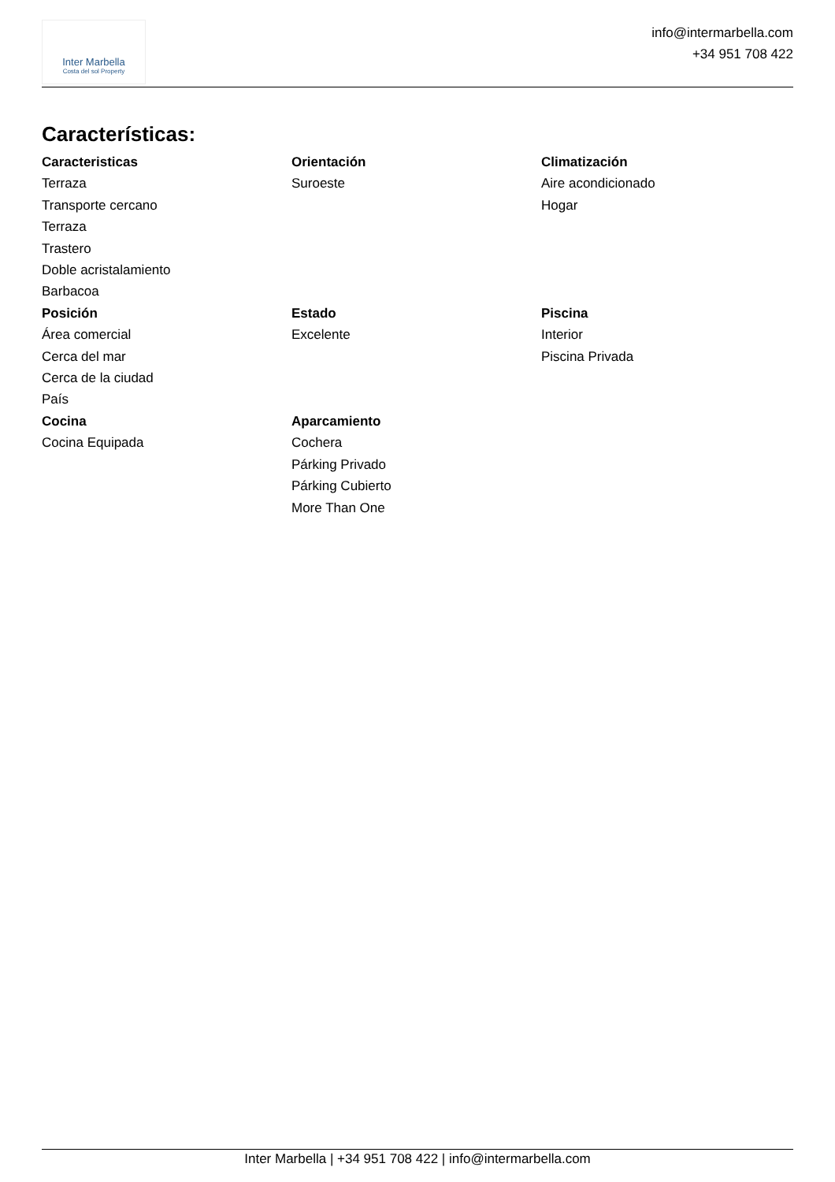Inter Marbella
Costa del sol Property
info@intermarbella.com
+34 951 708 422
Características:
Caracteristicas
Terraza
Transporte cercano
Terraza
Trastero
Doble acristalamiento
Barbacoa
Orientación
Suroeste
Climatización
Aire acondicionado
Hogar
Posición
Área comercial
Cerca del mar
Cerca de la ciudad
País
Estado
Excelente
Piscina
Interior
Piscina Privada
Cocina
Cocina Equipada
Aparcamiento
Cochera
Párking Privado
Párking Cubierto
More Than One
Inter Marbella | +34 951 708 422 | info@intermarbella.com